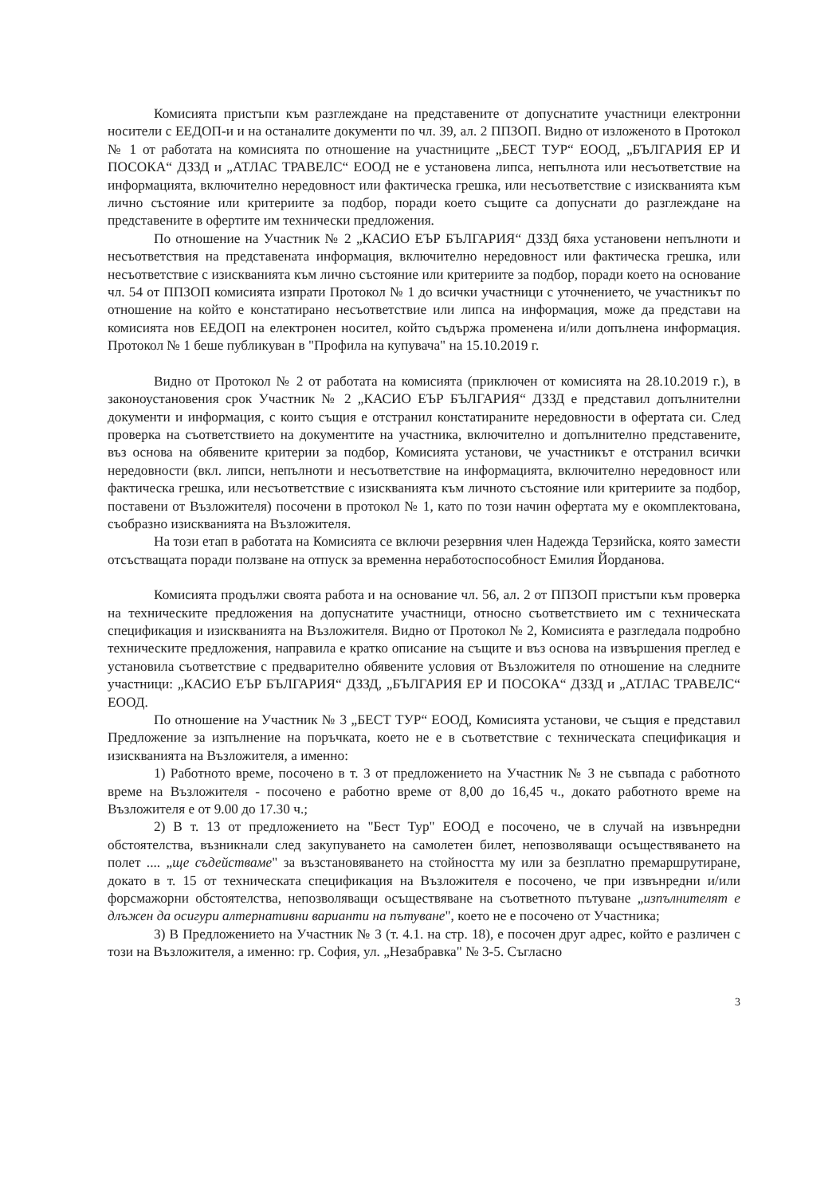Комисията пристъпи към разглеждане на представените от допуснатите участници електронни носители с ЕЕДОП-и и на останалите документи по чл. 39, ал. 2 ППЗОП. Видно от изложеното в Протокол № 1 от работата на комисията по отношение на участниците „БЕСТ ТУР“ ЕООД, „БЪЛГАРИЯ ЕР И ПОСОКА“ ДЗЗД и „АТЛАС ТРАВЕЛС“ ЕООД не е установена липса, непълнота или несъответствие на информацията, включително нередовност или фактическа грешка, или несъответствие с изискванията към лично състояние или критериите за подбор, поради което същите са допуснати до разглеждане на представените в офертите им технически предложения.
По отношение на Участник № 2 „КАСИО ЕЪР БЪЛГАРИЯ“ ДЗЗД бяха установени непълноти и несъответствия на представената информация, включително нередовност или фактическа грешка, или несъответствие с изискванията към лично състояние или критериите за подбор, поради което на основание чл. 54 от ППЗОП комисията изпрати Протокол № 1 до всички участници с уточнението, че участникът по отношение на който е констатирано несъответствие или липса на информация, може да представи на комисията нов ЕЕДОП на електронен носител, който съдържа променена и/или допълнена информация. Протокол № 1 беше публикуван в "Профила на купувача" на 15.10.2019 г.
Видно от Протокол № 2 от работата на комисията (приключен от комисията на 28.10.2019 г.), в законоустановения срок Участник № 2 „КАСИО ЕЪР БЪЛГАРИЯ“ ДЗЗД е представил допълнителни документи и информация, с които същия е отстранил констатираните нередовности в офертата си. След проверка на съответствието на документите на участника, включително и допълнително представените, въз основа на обявените критерии за подбор, Комисията установи, че участникът е отстранил всички нередовности (вкл. липси, непълноти и несъответствие на информацията, включително нередовност или фактическа грешка, или несъответствие с изискванията към личното състояние или критериите за подбор, поставени от Възложителя) посочени в протокол № 1, като по този начин офертата му е окомплектована, съобразно изискванията на Възложителя.
На този етап в работата на Комисията се включи резервния член Надежда Терзийска, която замести отсъстващата поради ползване на отпуск за временна неработоспособност Емилия Йорданова.
Комисията продължи своята работа и на основание чл. 56, ал. 2 от ППЗОП пристъпи към проверка на техническите предложения на допуснатите участници, относно съответствието им с техническата спецификация и изискванията на Възложителя. Видно от Протокол № 2, Комисията е разгледала подробно техническите предложения, направила е кратко описание на същите и въз основа на извършения преглед е установила съответствие с предварително обявените условия от Възложителя по отношение на следните участници: „КАСИО ЕЪР БЪЛГАРИЯ“ ДЗЗД, „БЪЛГАРИЯ ЕР И ПОСОКА“ ДЗЗД и „АТЛАС ТРАВЕЛС“ ЕООД.
По отношение на Участник № 3 „БЕСТ ТУР“ ЕООД, Комисията установи, че същия е представил Предложение за изпълнение на поръчката, което не е в съответствие с техническата спецификация и изискванията на Възложителя, а именно:
1) Работното време, посочено в т. 3 от предложението на Участник № 3 не съвпада с работното време на Възложителя - посочено е работно време от 8,00 до 16,45 ч., докато работното време на Възложителя е от 9.00 до 17.30 ч.;
2) В т. 13 от предложението на "Бест Тур" ЕООД е посочено, че в случай на извънредни обстоятелства, възникнали след закупуването на самолетен билет, непозволяващи осъществяването на полет .... „ще съдействаме" за възстановяването на стойността му или за безплатно премаршрутиране, докато в т. 15 от техническата спецификация на Възложителя е посочено, че при извънредни и/или форсмажорни обстоятелства, непозволяващи осъществяване на съответното пътуване „изпълнителят е длъжен да осигури алтернативни варианти на пътуване", което не е посочено от Участника;
3) В Предложението на Участник № 3 (т. 4.1. на стр. 18), е посочен друг адрес, който е различен с този на Възложителя, а именно: гр. София, ул. „Незабравка" № 3-5. Съгласно
3